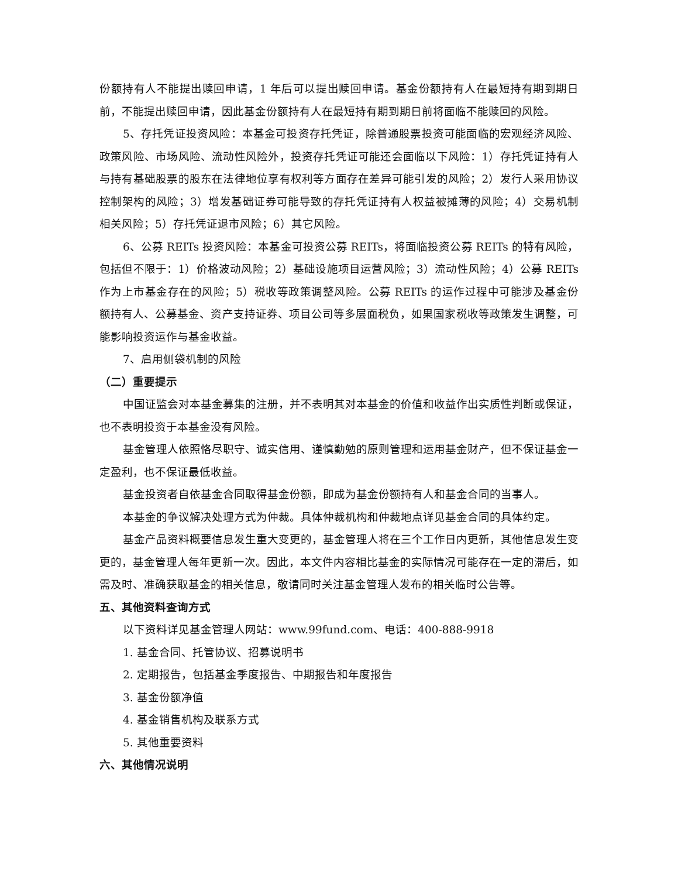份额持有人不能提出赎回申请，1 年后可以提出赎回申请。基金份额持有人在最短持有期到期日前，不能提出赎回申请，因此基金份额持有人在最短持有期到期日前将面临不能赎回的风险。
5、存托凭证投资风险：本基金可投资存托凭证，除普通股票投资可能面临的宏观经济风险、政策风险、市场风险、流动性风险外，投资存托凭证可能还会面临以下风险：1）存托凭证持有人与持有基础股票的股东在法律地位享有权利等方面存在差异可能引发的风险；2）发行人采用协议控制架构的风险；3）增发基础证券可能导致的存托凭证持有人权益被摊薄的风险；4）交易机制相关风险；5）存托凭证退市风险；6）其它风险。
6、公募 REITs 投资风险：本基金可投资公募 REITs，将面临投资公募 REITs 的特有风险，包括但不限于：1）价格波动风险；2）基础设施项目运营风险；3）流动性风险；4）公募 REITs 作为上市基金存在的风险；5）税收等政策调整风险。公募 REITs 的运作过程中可能涉及基金份额持有人、公募基金、资产支持证券、项目公司等多层面税负，如果国家税收等政策发生调整，可能影响投资运作与基金收益。
7、启用侧袋机制的风险
（二）重要提示
中国证监会对本基金募集的注册，并不表明其对本基金的价值和收益作出实质性判断或保证，也不表明投资于本基金没有风险。
基金管理人依照恪尽职守、诚实信用、谨慎勤勉的原则管理和运用基金财产，但不保证基金一定盈利，也不保证最低收益。
基金投资者自依基金合同取得基金份额，即成为基金份额持有人和基金合同的当事人。
本基金的争议解决处理方式为仲裁。具体仲裁机构和仲裁地点详见基金合同的具体约定。
基金产品资料概要信息发生重大变更的，基金管理人将在三个工作日内更新，其他信息发生变更的，基金管理人每年更新一次。因此，本文件内容相比基金的实际情况可能存在一定的滞后，如需及时、准确获取基金的相关信息，敬请同时关注基金管理人发布的相关临时公告等。
五、其他资料查询方式
以下资料详见基金管理人网站：www.99fund.com、电话：400-888-9918
1. 基金合同、托管协议、招募说明书
2. 定期报告，包括基金季度报告、中期报告和年度报告
3. 基金份额净值
4. 基金销售机构及联系方式
5. 其他重要资料
六、其他情况说明